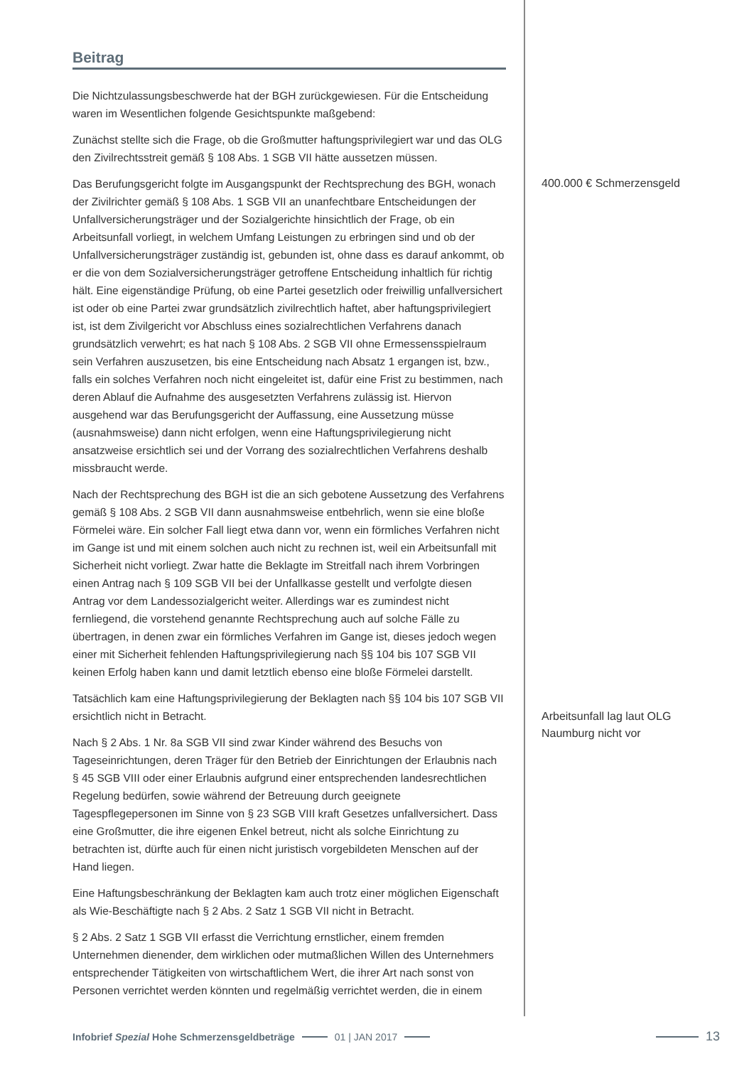Beitrag
Die Nichtzulassungsbeschwerde hat der BGH zurückgewiesen. Für die Entscheidung waren im Wesentlichen folgende Gesichtspunkte maßgebend:
Zunächst stellte sich die Frage, ob die Großmutter haftungsprivilegiert war und das OLG den Zivilrechtsstreit gemäß § 108 Abs. 1 SGB VII hätte aussetzen müssen.
Das Berufungsgericht folgte im Ausgangspunkt der Rechtsprechung des BGH, wonach der Zivilrichter gemäß § 108 Abs. 1 SGB VII an unanfechtbare Entscheidungen der Unfallversicherungsträger und der Sozialgerichte hinsichtlich der Frage, ob ein Arbeitsunfall vorliegt, in welchem Umfang Leistungen zu erbringen sind und ob der Unfallversicherungsträger zuständig ist, gebunden ist, ohne dass es darauf ankommt, ob er die von dem Sozialversicherungsträger getroffene Entscheidung inhaltlich für richtig hält. Eine eigenständige Prüfung, ob eine Partei gesetzlich oder freiwillig unfallversichert ist oder ob eine Partei zwar grundsätzlich zivilrechtlich haftet, aber haftungsprivilegiert ist, ist dem Zivilgericht vor Abschluss eines sozialrechtlichen Verfahrens danach grundsätzlich verwehrt; es hat nach § 108 Abs. 2 SGB VII ohne Ermessensspielraum sein Verfahren auszusetzen, bis eine Entscheidung nach Absatz 1 ergangen ist, bzw., falls ein solches Verfahren noch nicht eingeleitet ist, dafür eine Frist zu bestimmen, nach deren Ablauf die Aufnahme des ausgesetzten Verfahrens zulässig ist. Hiervon ausgehend war das Berufungsgericht der Auffassung, eine Aussetzung müsse (ausnahmsweise) dann nicht erfolgen, wenn eine Haftungsprivilegierung nicht ansatzweise ersichtlich sei und der Vorrang des sozialrechtlichen Verfahrens deshalb missbraucht werde.
Nach der Rechtsprechung des BGH ist die an sich gebotene Aussetzung des Verfahrens gemäß § 108 Abs. 2 SGB VII dann ausnahmsweise entbehrlich, wenn sie eine bloße Förmelei wäre. Ein solcher Fall liegt etwa dann vor, wenn ein förmliches Verfahren nicht im Gange ist und mit einem solchen auch nicht zu rechnen ist, weil ein Arbeitsunfall mit Sicherheit nicht vorliegt. Zwar hatte die Beklagte im Streitfall nach ihrem Vorbringen einen Antrag nach § 109 SGB VII bei der Unfallkasse gestellt und verfolgte diesen Antrag vor dem Landessozialgericht weiter. Allerdings war es zumindest nicht fernliegend, die vorstehend genannte Rechtsprechung auch auf solche Fälle zu übertragen, in denen zwar ein förmliches Verfahren im Gange ist, dieses jedoch wegen einer mit Sicherheit fehlenden Haftungsprivilegierung nach §§ 104 bis 107 SGB VII keinen Erfolg haben kann und damit letztlich ebenso eine bloße Förmelei darstellt.
Tatsächlich kam eine Haftungsprivilegierung der Beklagten nach §§ 104 bis 107 SGB VII ersichtlich nicht in Betracht.
Nach § 2 Abs. 1 Nr. 8a SGB VII sind zwar Kinder während des Besuchs von Tageseinrichtungen, deren Träger für den Betrieb der Einrichtungen der Erlaubnis nach § 45 SGB VIII oder einer Erlaubnis aufgrund einer entsprechenden landesrechtlichen Regelung bedürfen, sowie während der Betreuung durch geeignete Tagespflegepersonen im Sinne von § 23 SGB VIII kraft Gesetzes unfallversichert. Dass eine Großmutter, die ihre eigenen Enkel betreut, nicht als solche Einrichtung zu betrachten ist, dürfte auch für einen nicht juristisch vorgebildeten Menschen auf der Hand liegen.
Eine Haftungsbeschränkung der Beklagten kam auch trotz einer möglichen Eigenschaft als Wie-Beschäftigte nach § 2 Abs. 2 Satz 1 SGB VII nicht in Betracht.
§ 2 Abs. 2 Satz 1 SGB VII erfasst die Verrichtung ernstlicher, einem fremden Unternehmen dienender, dem wirklichen oder mutmaßlichen Willen des Unternehmers entsprechender Tätigkeiten von wirtschaftlichem Wert, die ihrer Art nach sonst von Personen verrichtet werden könnten und regelmäßig verrichtet werden, die in einem
400.000 € Schmerzensgeld
Arbeitsunfall lag laut OLG Naumburg nicht vor
Infobrief Spezial Hohe Schmerzensgeldbeträge 01 | JAN 2017 13